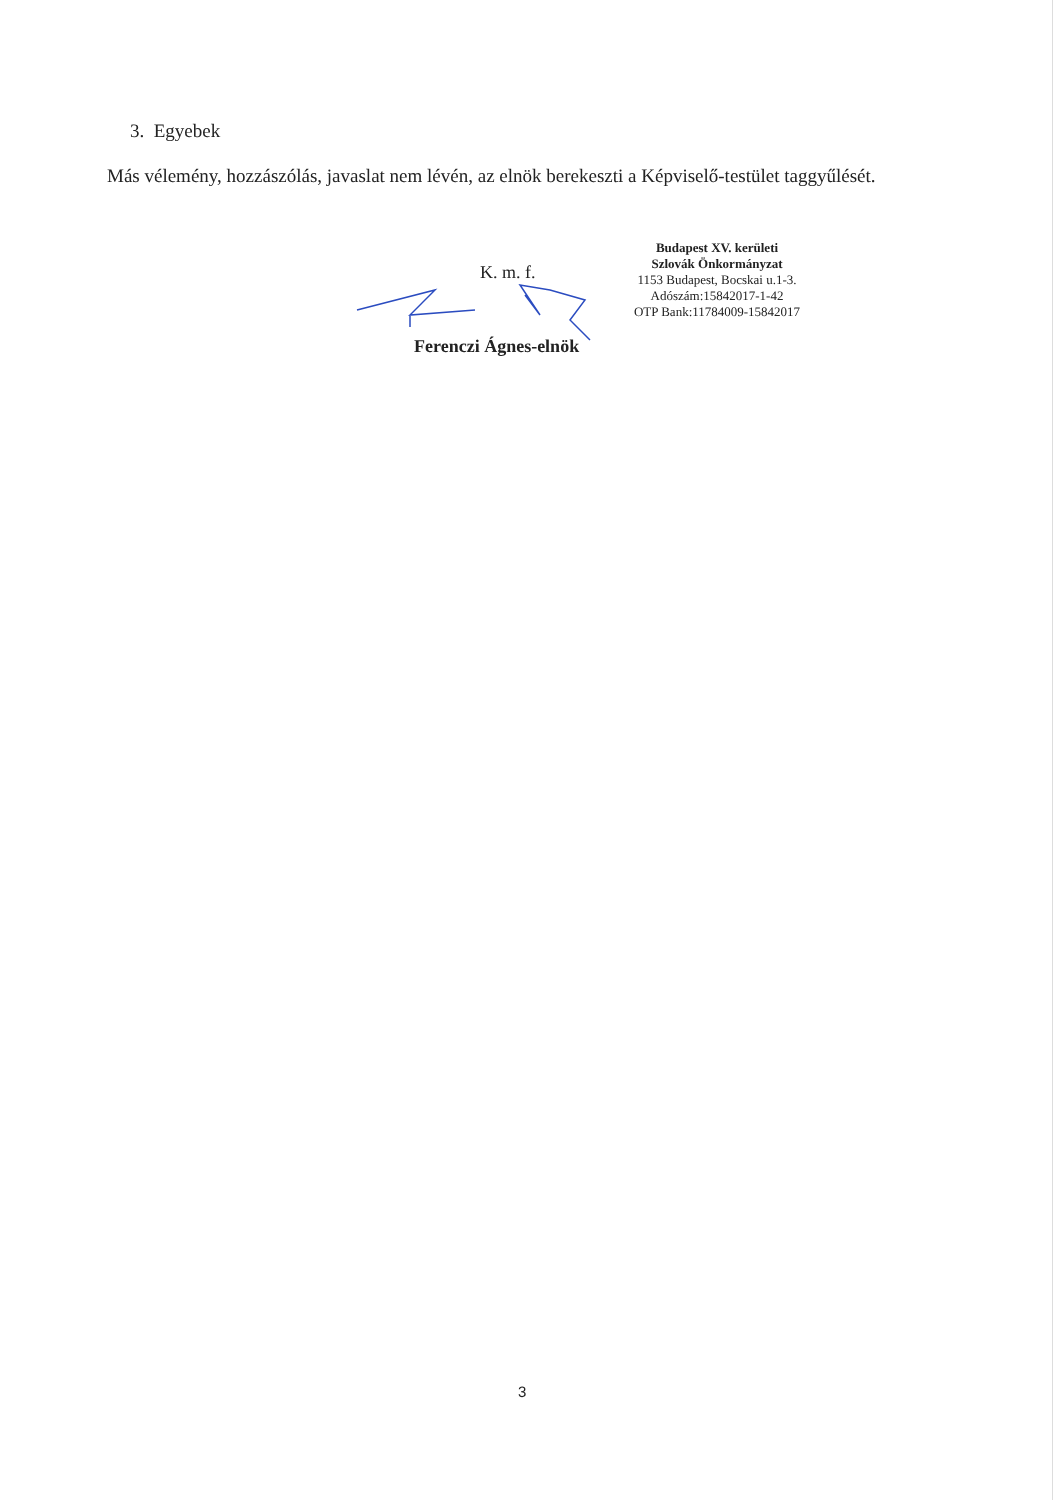3. Egyebek
Más vélemény, hozzászólás, javaslat nem lévén, az elnök berekeszti a Képviselő-testület taggyűlését.
K. m. f.
Budapest XV. kerületi
Szlovák Önkormányzat
1153 Budapest, Bocskai u.1-3.
Adószám:15842017-1-42
OTP Bank:11784009-15842017
Ferenczi Ágnes-elnök
3